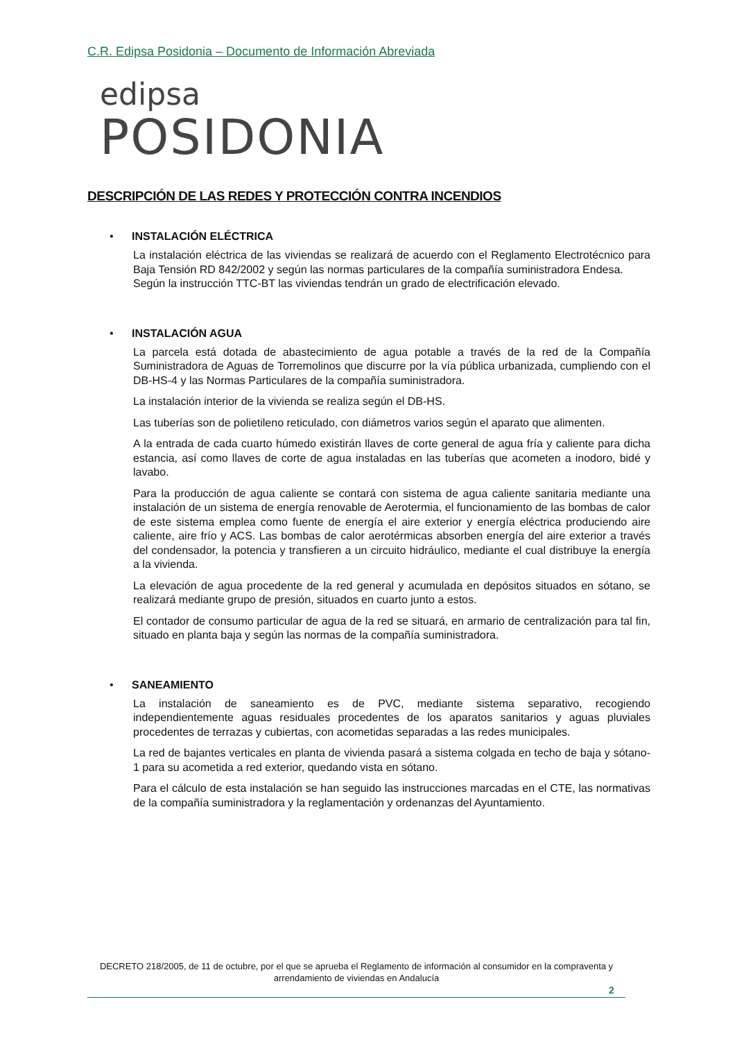C.R. Edipsa Posidonia – Documento de Información Abreviada
edipsa
POSIDONIA
DESCRIPCIÓN DE LAS REDES Y PROTECCIÓN CONTRA INCENDIOS
• INSTALACIÓN ELÉCTRICA
La instalación eléctrica de las viviendas se realizará de acuerdo con el Reglamento Electrotécnico para Baja Tensión RD 842/2002 y según las normas particulares de la compañía suministradora Endesa.
Según la instrucción TTC-BT las viviendas tendrán un grado de electrificación elevado.
• INSTALACIÓN AGUA
La parcela está dotada de abastecimiento de agua potable a través de la red de la Compañía Suministradora de Aguas de Torremolinos que discurre por la vía pública urbanizada, cumpliendo con el DB-HS-4 y las Normas Particulares de la compañía suministradora.
La instalación interior de la vivienda se realiza según el DB-HS.
Las tuberías son de polietileno reticulado, con diámetros varios según el aparato que alimenten.
A la entrada de cada cuarto húmedo existirán llaves de corte general de agua fría y caliente para dicha estancia, así como llaves de corte de agua instaladas en las tuberías que acometen a inodoro, bidé y lavabo.
Para la producción de agua caliente se contará con sistema de agua caliente sanitaria mediante una instalación de un sistema de energía renovable de Aerotermia, el funcionamiento de las bombas de calor de este sistema emplea como fuente de energía el aire exterior y energía eléctrica produciendo aire caliente, aire frío y ACS. Las bombas de calor aerotérmicas absorben energía del aire exterior a través del condensador, la potencia y transfieren a un circuito hidráulico, mediante el cual distribuye la energía a la vivienda.
La elevación de agua procedente de la red general y acumulada en depósitos situados en sótano, se realizará mediante grupo de presión, situados en cuarto junto a estos.
El contador de consumo particular de agua de la red se situará, en armario de centralización para tal fin, situado en planta baja y según las normas de la compañía suministradora.
• SANEAMIENTO
La instalación de saneamiento es de PVC, mediante sistema separativo, recogiendo independientemente aguas residuales procedentes de los aparatos sanitarios y aguas pluviales procedentes de terrazas y cubiertas, con acometidas separadas a las redes municipales.
La red de bajantes verticales en planta de vivienda pasará a sistema colgada en techo de baja y sótano-1 para su acometida a red exterior, quedando vista en sótano.
Para el cálculo de esta instalación se han seguido las instrucciones marcadas en el CTE, las normativas de la compañía suministradora y la reglamentación y ordenanzas del Ayuntamiento.
DECRETO 218/2005, de 11 de octubre, por el que se aprueba el Reglamento de información al consumidor en la compraventa y arrendamiento de viviendas en Andalucía
2